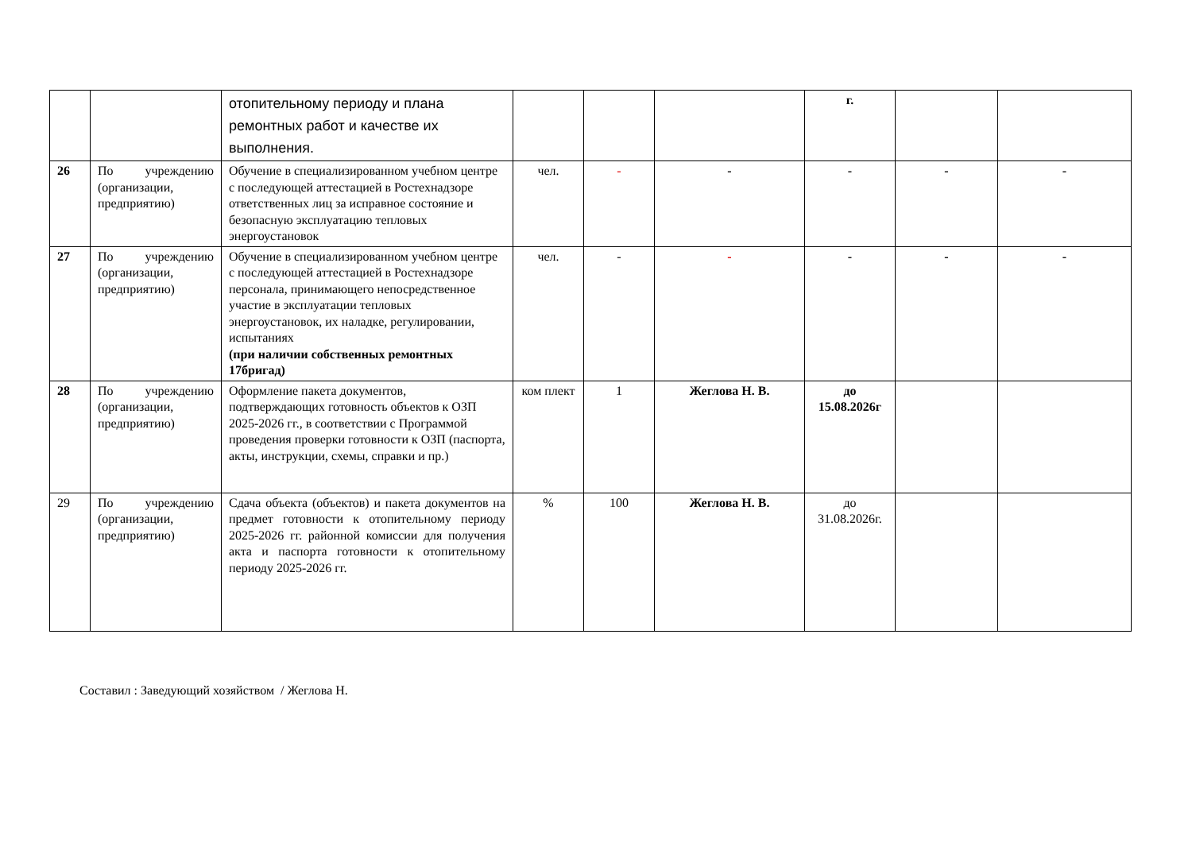| | | отопительному периоду и плана ремонтных работ и качестве их выполнения. | | | | г. | | |
| 26 | По учреждению (организации, предприятию) | Обучение в специализированном учебном центре с последующей аттестацией в Ростехнадзоре ответственных лиц за исправное состояние и безопасную эксплуатацию тепловых энергоустановок | чел. | - | - | - | - | - |
| 27 | По учреждению (организации, предприятию) | Обучение в специализированном учебном центре с последующей аттестацией в Ростехнадзоре персонала, принимающего непосредственное участие в эксплуатации тепловых энергоустановок, их наладке, регулировании, испытаниях (при наличии собственных ремонтных 17бригад) | чел. | - | - | - | - | - |
| 28 | По учреждению (организации, предприятию) | Оформление пакета документов, подтверждающих готовность объектов к ОЗП 2025-2026 гг., в соответствии с Программой проведения проверки готовности к ОЗП (паспорта, акты, инструкции, схемы, справки и пр.) | ком плект | 1 | Жеглова Н. В. | до 15.08.2026г | | |
| 29 | По учреждению (организации, предприятию) | Сдача объекта (объектов) и пакета документов на предмет готовности к отопительному периоду 2025-2026 гг. районной комиссии для получения акта и паспорта готовности к отопительному периоду 2025-2026 гг. | % | 100 | Жеглова Н. В. | до 31.08.2026г. | | |
Составил : Заведующий хозяйством / Жеглова Н.